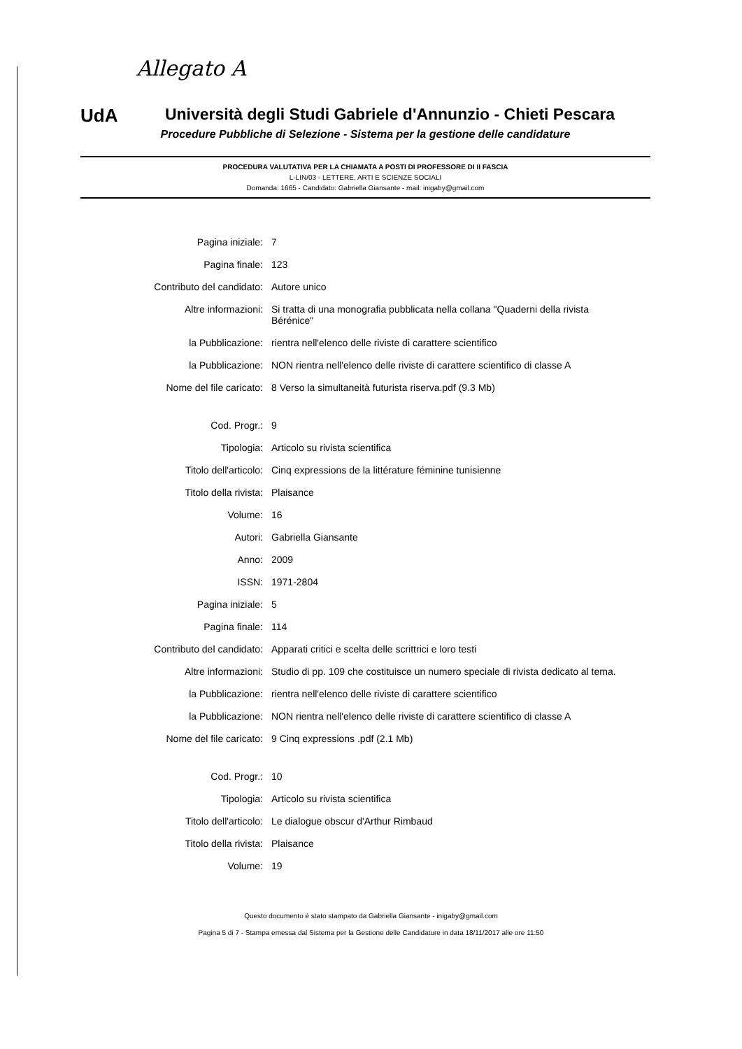Allegato A
UdA
Università degli Studi Gabriele d'Annunzio - Chieti Pescara
Procedure Pubbliche di Selezione - Sistema per la gestione delle candidature
PROCEDURA VALUTATIVA PER LA CHIAMATA A POSTI DI PROFESSORE DI II FASCIA
L-LIN/03 - LETTERE, ARTI E SCIENZE SOCIALI
Domanda: 1665 - Candidato: Gabriella Giansante - mail: inigaby@gmail.com
| Pagina iniziale: | 7 |
| Pagina finale: | 123 |
| Contributo del candidato: | Autore unico |
| Altre informazioni: | Si tratta di una monografia pubblicata nella collana "Quaderni della rivista Bérénice" |
| la Pubblicazione: | rientra nell'elenco delle riviste di carattere scientifico |
| la Pubblicazione: | NON rientra nell'elenco delle riviste di carattere scientifico di classe A |
| Nome del file caricato: | 8 Verso la simultaneità futurista riserva.pdf (9.3 Mb) |
| Cod. Progr.: | 9 |
| Tipologia: | Articolo su rivista scientifica |
| Titolo dell'articolo: | Cinq expressions de la littérature féminine tunisienne |
| Titolo della rivista: | Plaisance |
| Volume: | 16 |
| Autori: | Gabriella Giansante |
| Anno: | 2009 |
| ISSN: | 1971-2804 |
| Pagina iniziale: | 5 |
| Pagina finale: | 114 |
| Contributo del candidato: | Apparati critici e scelta delle scrittrici e loro testi |
| Altre informazioni: | Studio di pp. 109 che costituisce un numero speciale di rivista dedicato al tema. |
| la Pubblicazione: | rientra nell'elenco delle riviste di carattere scientifico |
| la Pubblicazione: | NON rientra nell'elenco delle riviste di carattere scientifico di classe A |
| Nome del file caricato: | 9 Cinq expressions .pdf (2.1 Mb) |
| Cod. Progr.: | 10 |
| Tipologia: | Articolo su rivista scientifica |
| Titolo dell'articolo: | Le dialogue obscur d'Arthur Rimbaud |
| Titolo della rivista: | Plaisance |
| Volume: | 19 |
Questo documento è stato stampato da Gabriella Giansante - inigaby@gmail.com
Pagina 5 di 7 - Stampa emessa dal Sistema per la Gestione delle Candidature in data 18/11/2017 alle ore 11:50